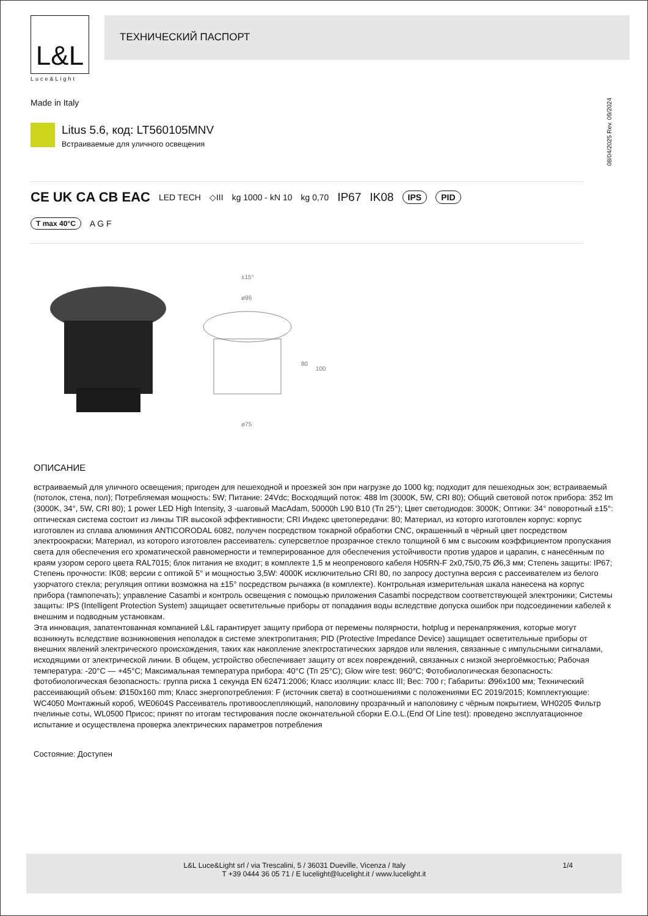L&L
Luce&Light
ТЕХНИЧЕСКИЙ ПАСПОРТ
Made in Italy
08/04/2025 Rev. 09/2024
Litus 5.6, код: LT560105MNV
Встраиваемые для уличного освещения
CE UK CA CB EAC LED TECH ◇III kg 1000 - kN 10 kg 0,70 IP67 IK08 IPS PID
T max 40°C A G F
±15°
ø96
80
100
ø75
ОПИСАНИЕ
встраиваемый для уличного освещения; пригоден для пешеходной и проезжей зон при нагрузке до 1000 kg; подходит для пешеходных зон; встраиваемый (потолок, стена, пол); Потребляемая мощность: 5W; Питание: 24Vdc; Восходящий поток: 488 lm (3000K, 5W, CRI 80); Общий световой поток прибора: 352 lm (3000K, 34°, 5W, CRI 80); 1 power LED High Intensity, 3 -шаговый MacAdam, 50000h L90 B10 (Тп 25°); Цвет светодиодов: 3000K; Оптики: 34° поворотный ±15°: оптическая система состоит из линзы TIR высокой эффективности; CRI Индекс цветопередачи: 80; Материал, из которго изготовлен корпус: корпус изготовлен из сплава алюминия ANTICORODAL 6082, получен посредством токарной обработки CNC, окрашенный в чёрный цвет посредством электроокраски; Материал, из которого изготовлен рассеиватель: суперсветлое прозрачное стекло толщиной 6 мм с высоким коэффициентом пропускания света для обеспечения его хроматической равномерности и темперированное для обеспечения устойчивости против ударов и царапин, с нанесённым по краям узором серого цвета RAL7015; блок питания не входит; в комплекте 1,5 м неопренового кабеля H05RN-F 2x0,75/0,75 Ø6,3 мм; Степень защиты: IP67; Степень прочности: IK08; версии с оптикой 5° и мощностью 3,5W: 4000K исключительно CRI 80, по запросу доступна версия с рассеивателем из белого узорчатого стекла; регуляция оптики возможна на ±15° посредством рычажка (в комплекте). Контрольная измерительная шкала нанесена на корпус прибора (тампопечать); управление Casambi и контроль освещения с помощью приложения Casambi посредством соответствующей электроники; Системы защиты: IPS (Intelligent Protection System) защищает осветительные приборы от попадания воды вследствие допуска ошибок при подсоединении кабелей к внешним и подводным установкам.
Эта инновация, запатентованная компанией L&L гарантирует защиту прибора от перемены полярности, hotplug и перенапряжения, которые могут возникнуть вследствие возникновения неполадок в системе электропитания; PID (Protective Impedance Device) защищает осветительные приборы от внешних явлений электрического происхождения, таких как накопление электростатических зарядов или явления, связанные с импульсными сигналами, исходящими от электрической линии. В общем, устройство обеспечивает защиту от всех повреждений, связанных с низкой энергоёмкостью; Рабочая температура: -20°C — +45°C; Максимальная температура прибора: 40°C (Тп 25°C); Glow wire test: 960°C; Фотобиологическая безопасность: фотобиологическая безопасность: группа риска 1 секунда EN 62471:2006; Класс изоляции: класс III; Вес: 700 г; Габариты: Ø96x100 мм; Технический рассеивающий объем: Ø150x160 mm; Класс энергопотребления: F (источник света) в соотношениями с положениями ЕС 2019/2015; Комплектующие: WC4050 Монтажный короб, WE0604S Рассеиватель противоослепляющий, наполовину прозрачный и наполовину с чёрным покрытием, WH0205 Фильтр пчелиные соты, WL0500 Присос; принят по итогам тестирования после окончательной сборки E.O.L.(End Of Line test): проведено эксплуатационное испытание и осуществлена проверка электрических параметров потребления
Состояние: Доступен
L&L Luce&Light srl / via Trescalini, 5 / 36031 Dueville, Vicenza / Italy 1/4
T +39 0444 36 05 71 / E lucelight@lucelight.it / www.lucelight.it